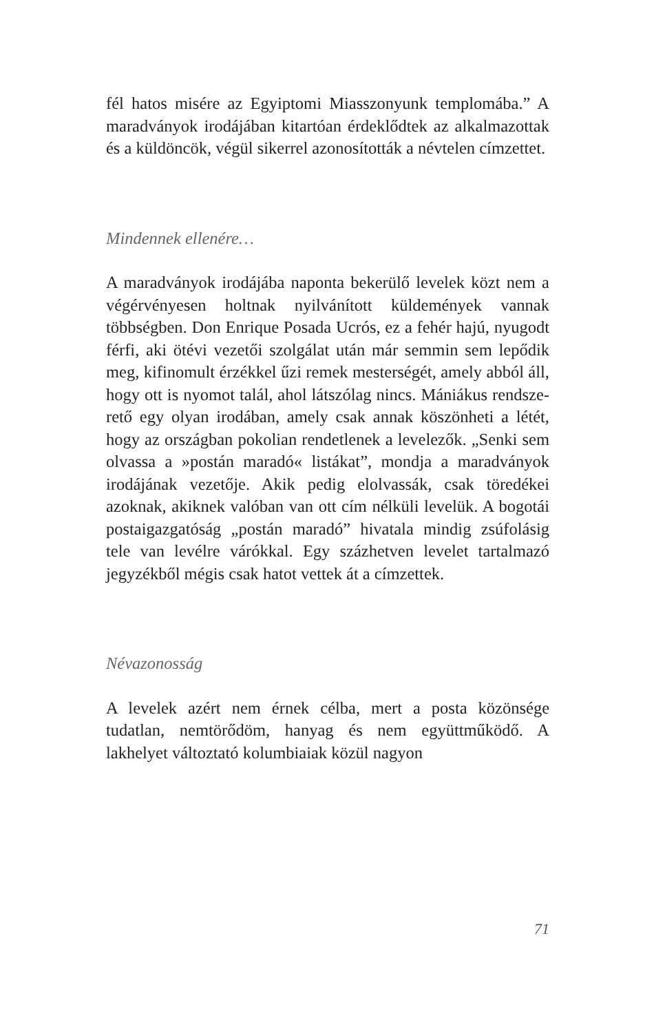fél hatos misére az Egyiptomi Miasszonyunk templomá­ba.” A maradványok irodájában kitartóan érdeklődtek az alkalmazottak és a küldöncök, végül sikerrel azono­sították a névtelen címzettet.
Mindennek ellenére…
A maradványok irodájába naponta bekerülő levelek közt nem a végérvényesen holtnak nyilvánított küldemé­nyek vannak többségben. Don Enrique Posada Ucrós, ez a fehér hajú, nyugodt férfi, aki ötévi vezetői szolgá­lat után már semmin sem lepődik meg, kifinomult ér­zékkel űzi remek mesterségét, amely abból áll, hogy ott is nyomot talál, ahol látszólag nincs. Mániákus rendsze­rető egy olyan irodában, amely csak annak köszönheti a létét, hogy az országban pokolian rendetlenek a leve­lezők. „Senki sem olvassa a »postán maradó« listákat”, mondja a maradványok irodájának vezetője. Akik pe­dig elolvassák, csak töredékei azoknak, akiknek valóban van ott cím nélküli levelük. A bogotái postaigazgatóság „postán maradó” hivatala mindig zsúfolásig tele van le­vélre várókkal. Egy százhetven levelet tartalmazó jegy­zékből mégis csak hatot vettek át a címzettek.
Névazonosság
A levelek azért nem érnek célba, mert a posta közönsé­ge tudatlan, nemtörődöm, hanyag és nem együttműkö­dő. A lakhelyet változtató kolumbiaiak közül nagyon
71